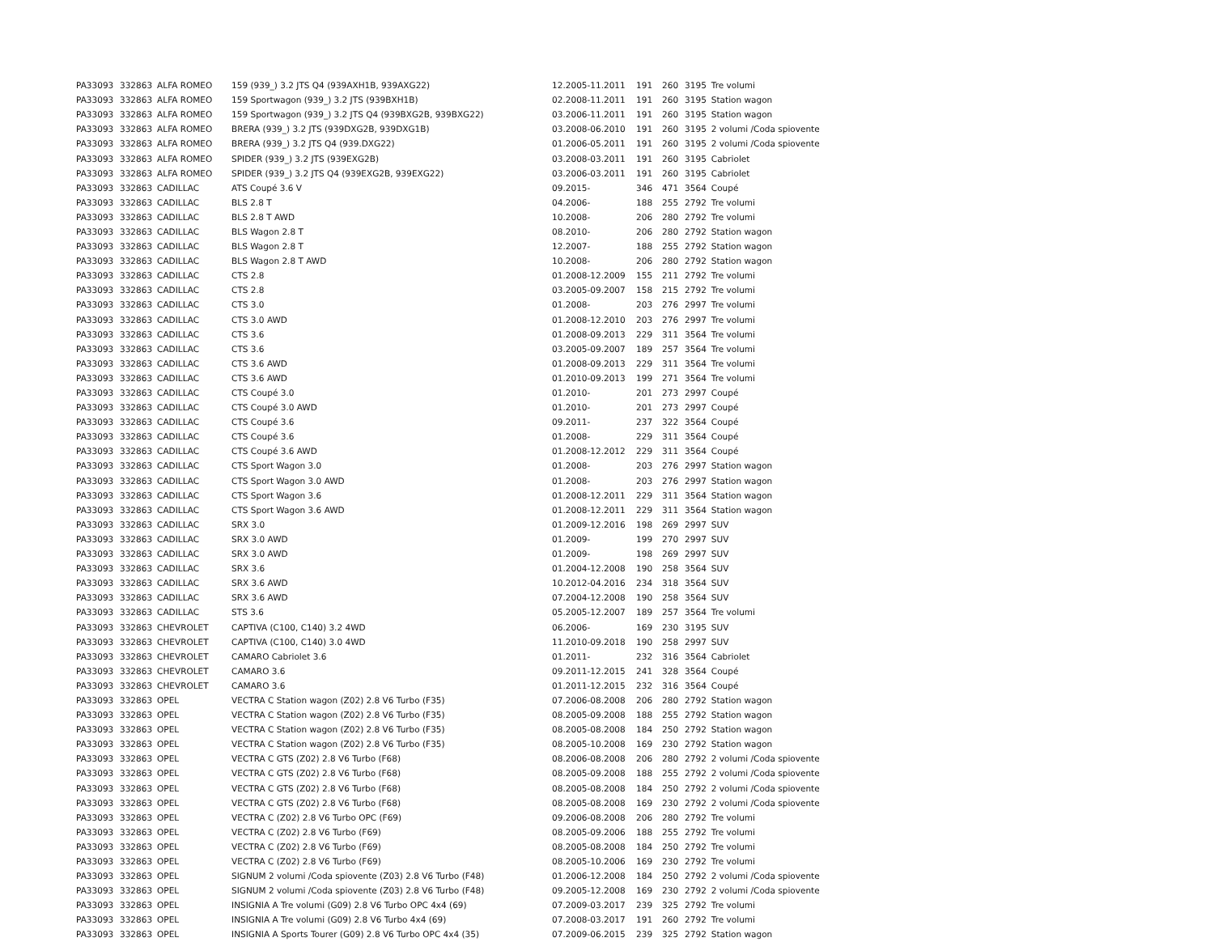| PA33093 | 332863 | ALFA ROMEO | 159 (939_) 3.2 JTS Q4 (939AXH1B, 939AXG22) | 12.2005-11.2011 | 191 | 260 | 3195 | Tre volumi |
| PA33093 | 332863 | ALFA ROMEO | 159 Sportwagon (939_) 3.2 JTS (939BXH1B) | 02.2008-11.2011 | 191 | 260 | 3195 | Station wagon |
| PA33093 | 332863 | ALFA ROMEO | 159 Sportwagon (939_) 3.2 JTS Q4 (939BXG2B, 939BXG22) | 03.2006-11.2011 | 191 | 260 | 3195 | Station wagon |
| PA33093 | 332863 | ALFA ROMEO | BRERA (939_) 3.2 JTS (939DXG2B, 939DXG1B) | 03.2008-06.2010 | 191 | 260 | 3195 | 2 volumi /Coda spiovente |
| PA33093 | 332863 | ALFA ROMEO | BRERA (939_) 3.2 JTS Q4 (939.DXG22) | 01.2006-05.2011 | 191 | 260 | 3195 | 2 volumi /Coda spiovente |
| PA33093 | 332863 | ALFA ROMEO | SPIDER (939_) 3.2 JTS (939EXG2B) | 03.2008-03.2011 | 191 | 260 | 3195 | Cabriolet |
| PA33093 | 332863 | ALFA ROMEO | SPIDER (939_) 3.2 JTS Q4 (939EXG2B, 939EXG22) | 03.2006-03.2011 | 191 | 260 | 3195 | Cabriolet |
| PA33093 | 332863 | CADILLAC | ATS Coupé 3.6 V | 09.2015- | 346 | 471 | 3564 | Coupé |
| PA33093 | 332863 | CADILLAC | BLS 2.8 T | 04.2006- | 188 | 255 | 2792 | Tre volumi |
| PA33093 | 332863 | CADILLAC | BLS 2.8 T AWD | 10.2008- | 206 | 280 | 2792 | Tre volumi |
| PA33093 | 332863 | CADILLAC | BLS Wagon 2.8 T | 08.2010- | 206 | 280 | 2792 | Station wagon |
| PA33093 | 332863 | CADILLAC | BLS Wagon 2.8 T | 12.2007- | 188 | 255 | 2792 | Station wagon |
| PA33093 | 332863 | CADILLAC | BLS Wagon 2.8 T AWD | 10.2008- | 206 | 280 | 2792 | Station wagon |
| PA33093 | 332863 | CADILLAC | CTS 2.8 | 01.2008-12.2009 | 155 | 211 | 2792 | Tre volumi |
| PA33093 | 332863 | CADILLAC | CTS 2.8 | 03.2005-09.2007 | 158 | 215 | 2792 | Tre volumi |
| PA33093 | 332863 | CADILLAC | CTS 3.0 | 01.2008- | 203 | 276 | 2997 | Tre volumi |
| PA33093 | 332863 | CADILLAC | CTS 3.0 AWD | 01.2008-12.2010 | 203 | 276 | 2997 | Tre volumi |
| PA33093 | 332863 | CADILLAC | CTS 3.6 | 01.2008-09.2013 | 229 | 311 | 3564 | Tre volumi |
| PA33093 | 332863 | CADILLAC | CTS 3.6 | 03.2005-09.2007 | 189 | 257 | 3564 | Tre volumi |
| PA33093 | 332863 | CADILLAC | CTS 3.6 AWD | 01.2008-09.2013 | 229 | 311 | 3564 | Tre volumi |
| PA33093 | 332863 | CADILLAC | CTS 3.6 AWD | 01.2010-09.2013 | 199 | 271 | 3564 | Tre volumi |
| PA33093 | 332863 | CADILLAC | CTS Coupé 3.0 | 01.2010- | 201 | 273 | 2997 | Coupé |
| PA33093 | 332863 | CADILLAC | CTS Coupé 3.0 AWD | 01.2010- | 201 | 273 | 2997 | Coupé |
| PA33093 | 332863 | CADILLAC | CTS Coupé 3.6 | 09.2011- | 237 | 322 | 3564 | Coupé |
| PA33093 | 332863 | CADILLAC | CTS Coupé 3.6 | 01.2008- | 229 | 311 | 3564 | Coupé |
| PA33093 | 332863 | CADILLAC | CTS Coupé 3.6 AWD | 01.2008-12.2012 | 229 | 311 | 3564 | Coupé |
| PA33093 | 332863 | CADILLAC | CTS Sport Wagon 3.0 | 01.2008- | 203 | 276 | 2997 | Station wagon |
| PA33093 | 332863 | CADILLAC | CTS Sport Wagon 3.0 AWD | 01.2008- | 203 | 276 | 2997 | Station wagon |
| PA33093 | 332863 | CADILLAC | CTS Sport Wagon 3.6 | 01.2008-12.2011 | 229 | 311 | 3564 | Station wagon |
| PA33093 | 332863 | CADILLAC | CTS Sport Wagon 3.6 AWD | 01.2008-12.2011 | 229 | 311 | 3564 | Station wagon |
| PA33093 | 332863 | CADILLAC | SRX 3.0 | 01.2009-12.2016 | 198 | 269 | 2997 | SUV |
| PA33093 | 332863 | CADILLAC | SRX 3.0 AWD | 01.2009- | 199 | 270 | 2997 | SUV |
| PA33093 | 332863 | CADILLAC | SRX 3.0 AWD | 01.2009- | 198 | 269 | 2997 | SUV |
| PA33093 | 332863 | CADILLAC | SRX 3.6 | 01.2004-12.2008 | 190 | 258 | 3564 | SUV |
| PA33093 | 332863 | CADILLAC | SRX 3.6 AWD | 10.2012-04.2016 | 234 | 318 | 3564 | SUV |
| PA33093 | 332863 | CADILLAC | SRX 3.6 AWD | 07.2004-12.2008 | 190 | 258 | 3564 | SUV |
| PA33093 | 332863 | CADILLAC | STS 3.6 | 05.2005-12.2007 | 189 | 257 | 3564 | Tre volumi |
| PA33093 | 332863 | CHEVROLET | CAPTIVA (C100, C140) 3.2 4WD | 06.2006- | 169 | 230 | 3195 | SUV |
| PA33093 | 332863 | CHEVROLET | CAPTIVA (C100, C140) 3.0 4WD | 11.2010-09.2018 | 190 | 258 | 2997 | SUV |
| PA33093 | 332863 | CHEVROLET | CAMARO Cabriolet 3.6 | 01.2011- | 232 | 316 | 3564 | Cabriolet |
| PA33093 | 332863 | CHEVROLET | CAMARO 3.6 | 09.2011-12.2015 | 241 | 328 | 3564 | Coupé |
| PA33093 | 332863 | CHEVROLET | CAMARO 3.6 | 01.2011-12.2015 | 232 | 316 | 3564 | Coupé |
| PA33093 | 332863 | OPEL | VECTRA C Station wagon (Z02) 2.8 V6 Turbo (F35) | 07.2006-08.2008 | 206 | 280 | 2792 | Station wagon |
| PA33093 | 332863 | OPEL | VECTRA C Station wagon (Z02) 2.8 V6 Turbo (F35) | 08.2005-09.2008 | 188 | 255 | 2792 | Station wagon |
| PA33093 | 332863 | OPEL | VECTRA C Station wagon (Z02) 2.8 V6 Turbo (F35) | 08.2005-08.2008 | 184 | 250 | 2792 | Station wagon |
| PA33093 | 332863 | OPEL | VECTRA C Station wagon (Z02) 2.8 V6 Turbo (F35) | 08.2005-10.2008 | 169 | 230 | 2792 | Station wagon |
| PA33093 | 332863 | OPEL | VECTRA C GTS (Z02) 2.8 V6 Turbo (F68) | 08.2006-08.2008 | 206 | 280 | 2792 | 2 volumi /Coda spiovente |
| PA33093 | 332863 | OPEL | VECTRA C GTS (Z02) 2.8 V6 Turbo (F68) | 08.2005-09.2008 | 188 | 255 | 2792 | 2 volumi /Coda spiovente |
| PA33093 | 332863 | OPEL | VECTRA C GTS (Z02) 2.8 V6 Turbo (F68) | 08.2005-08.2008 | 184 | 250 | 2792 | 2 volumi /Coda spiovente |
| PA33093 | 332863 | OPEL | VECTRA C GTS (Z02) 2.8 V6 Turbo (F68) | 08.2005-08.2008 | 169 | 230 | 2792 | 2 volumi /Coda spiovente |
| PA33093 | 332863 | OPEL | VECTRA C (Z02) 2.8 V6 Turbo OPC (F69) | 09.2006-08.2008 | 206 | 280 | 2792 | Tre volumi |
| PA33093 | 332863 | OPEL | VECTRA C (Z02) 2.8 V6 Turbo (F69) | 08.2005-09.2006 | 188 | 255 | 2792 | Tre volumi |
| PA33093 | 332863 | OPEL | VECTRA C (Z02) 2.8 V6 Turbo (F69) | 08.2005-08.2008 | 184 | 250 | 2792 | Tre volumi |
| PA33093 | 332863 | OPEL | VECTRA C (Z02) 2.8 V6 Turbo (F69) | 08.2005-10.2006 | 169 | 230 | 2792 | Tre volumi |
| PA33093 | 332863 | OPEL | SIGNUM 2 volumi /Coda spiovente (Z03) 2.8 V6 Turbo (F48) | 01.2006-12.2008 | 184 | 250 | 2792 | 2 volumi /Coda spiovente |
| PA33093 | 332863 | OPEL | SIGNUM 2 volumi /Coda spiovente (Z03) 2.8 V6 Turbo (F48) | 09.2005-12.2008 | 169 | 230 | 2792 | 2 volumi /Coda spiovente |
| PA33093 | 332863 | OPEL | INSIGNIA A Tre volumi (G09) 2.8 V6 Turbo OPC 4x4 (69) | 07.2009-03.2017 | 239 | 325 | 2792 | Tre volumi |
| PA33093 | 332863 | OPEL | INSIGNIA A Tre volumi (G09) 2.8 V6 Turbo 4x4 (69) | 07.2008-03.2017 | 191 | 260 | 2792 | Tre volumi |
| PA33093 | 332863 | OPEL | INSIGNIA A Sports Tourer (G09) 2.8 V6 Turbo OPC 4x4 (35) | 07.2009-06.2015 | 239 | 325 | 2792 | Station wagon |